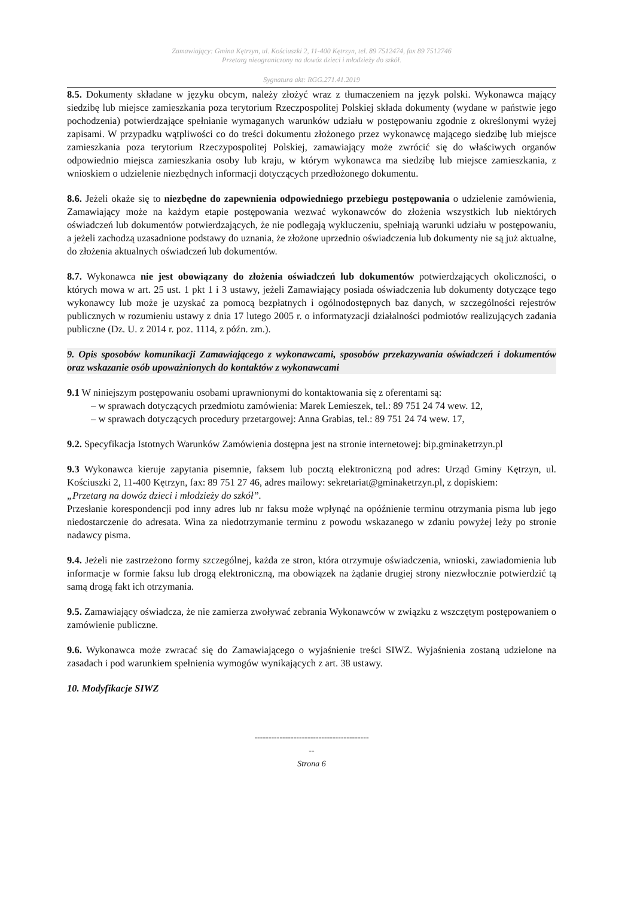Zamawiający: Gmina Kętrzyn, ul. Kościuszki 2, 11-400 Kętrzyn, tel. 89 7512474, fax 89 7512746
Przetarg nieograniczony na dowóz dzieci i młodzieży do szkół.
Sygnatura akt: RGG.271.41.2019
8.5. Dokumenty składane w języku obcym, należy złożyć wraz z tłumaczeniem na język polski. Wykonawca mający siedzibę lub miejsce zamieszkania poza terytorium Rzeczpospolitej Polskiej składa dokumenty (wydane w państwie jego pochodzenia) potwierdzające spełnianie wymaganych warunków udziału w postępowaniu zgodnie z określonymi wyżej zapisami. W przypadku wątpliwości co do treści dokumentu złożonego przez wykonawcę mającego siedzibę lub miejsce zamieszkania poza terytorium Rzeczypospolitej Polskiej, zamawiający może zwrócić się do właściwych organów odpowiednio miejsca zamieszkania osoby lub kraju, w którym wykonawca ma siedzibę lub miejsce zamieszkania, z wnioskiem o udzielenie niezbędnych informacji dotyczących przedłożonego dokumentu.
8.6. Jeżeli okaże się to niezbędne do zapewnienia odpowiedniego przebiegu postępowania o udzielenie zamówienia, Zamawiający może na każdym etapie postępowania wezwać wykonawców do złożenia wszystkich lub niektórych oświadczeń lub dokumentów potwierdzających, że nie podlegają wykluczeniu, spełniają warunki udziału w postępowaniu, a jeżeli zachodzą uzasadnione podstawy do uznania, że złożone uprzednio oświadczenia lub dokumenty nie są już aktualne, do złożenia aktualnych oświadczeń lub dokumentów.
8.7. Wykonawca nie jest obowiązany do złożenia oświadczeń lub dokumentów potwierdzających okoliczności, o których mowa w art. 25 ust. 1 pkt 1 i 3 ustawy, jeżeli Zamawiający posiada oświadczenia lub dokumenty dotyczące tego wykonawcy lub może je uzyskać za pomocą bezpłatnych i ogólnodostępnych baz danych, w szczególności rejestrów publicznych w rozumieniu ustawy z dnia 17 lutego 2005 r. o informatyzacji działalności podmiotów realizujących zadania publiczne (Dz. U. z 2014 r. poz. 1114, z późn. zm.).
9. Opis sposobów komunikacji Zamawiającego z wykonawcami, sposobów przekazywania oświadczeń i dokumentów oraz wskazanie osób upoważnionych do kontaktów z wykonawcami
9.1 W niniejszym postępowaniu osobami uprawnionymi do kontaktowania się z oferentami są:
– w sprawach dotyczących przedmiotu zamówienia: Marek Lemieszek, tel.: 89 751 24 74 wew. 12,
– w sprawach dotyczących procedury przetargowej: Anna Grabias, tel.: 89 751 24 74 wew. 17,
9.2. Specyfikacja Istotnych Warunków Zamówienia dostępna jest na stronie internetowej: bip.gminaketrzyn.pl
9.3 Wykonawca kieruje zapytania pisemnie, faksem lub pocztą elektroniczną pod adres: Urząd Gminy Kętrzyn, ul. Kościuszki 2, 11-400 Kętrzyn, fax: 89 751 27 46, adres mailowy: sekretariat@gminaketrzyn.pl, z dopiskiem:
„Przetarg na dowóz dzieci i młodzieży do szkół”.
Przesłanie korespondencji pod inny adres lub nr faksu może wpłynąć na opóźnienie terminu otrzymania pisma lub jego niedostarczenie do adresata. Wina za niedotrzymanie terminu z powodu wskazanego w zdaniu powyżej leży po stronie nadawcy pisma.
9.4. Jeżeli nie zastrzeżono formy szczególnej, każda ze stron, która otrzymuje oświadczenia, wnioski, zawiadomienia lub informacje w formie faksu lub drogą elektroniczną, ma obowiązek na żądanie drugiej strony niezwłocznie potwierdzić tą samą drogą fakt ich otrzymania.
9.5. Zamawiający oświadcza, że nie zamierza zwoływać zebrania Wykonawców w związku z wszczętym postępowaniem o zamówienie publiczne.
9.6. Wykonawca może zwracać się do Zamawiającego o wyjaśnienie treści SIWZ. Wyjaśnienia zostaną udzielone na zasadach i pod warunkiem spełnienia wymogów wynikających z art. 38 ustawy.
10. Modyfikacje SIWZ
-----------------------------------------
--
Strona 6